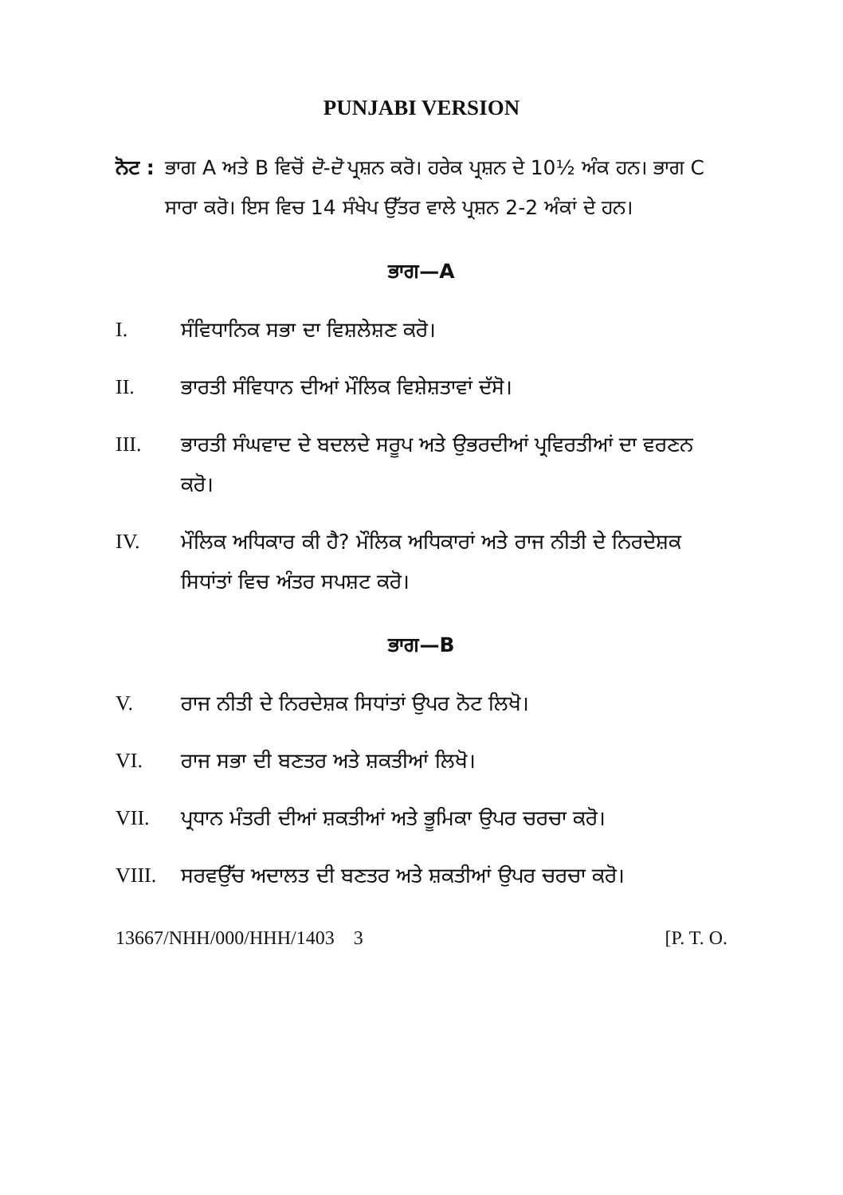PUNJABI VERSION
ਨੋਟ : ਭਾਗ A ਅਤੇ B ਵਿਚੋਂ ਦੋ-ਦੋ ਪ੍ਰਸ਼ਨ ਕਰੋ। ਹਰੇਕ ਪ੍ਰਸ਼ਨ ਦੇ 10½ ਅੰਕ ਹਨ। ਭਾਗ C ਸਾਰਾ ਕਰੋ। ਇਸ ਵਿਚ 14 ਸੰਖੇਪ ਉੱਤਰ ਵਾਲੇ ਪ੍ਰਸ਼ਨ 2-2 ਅੰਕਾਂ ਦੇ ਹਨ।
ਭਾਗ—A
I. ਸੰਵਿਧਾਨਿਕ ਸਭਾ ਦਾ ਵਿਸ਼ਲੇਸ਼ਣ ਕਰੋ।
II. ਭਾਰਤੀ ਸੰਵਿਧਾਨ ਦੀਆਂ ਮੌਲਿਕ ਵਿਸ਼ੇਸ਼ਤਾਵਾਂ ਦੱਸੋ।
III. ਭਾਰਤੀ ਸੰਘਵਾਦ ਦੇ ਬਦਲਦੇ ਸਰੂਪ ਅਤੇ ਉਭਰਦੀਆਂ ਪ੍ਰਵਿਰਤੀਆਂ ਦਾ ਵਰਣਨ ਕਰੋ।
IV. ਮੌਲਿਕ ਅਧਿਕਾਰ ਕੀ ਹੈ? ਮੌਲਿਕ ਅਧਿਕਾਰਾਂ ਅਤੇ ਰਾਜ ਨੀਤੀ ਦੇ ਨਿਰਦੇਸ਼ਕ ਸਿਧਾਂਤਾਂ ਵਿਚ ਅੰਤਰ ਸਪਸ਼ਟ ਕਰੋ।
ਭਾਗ—B
V. ਰਾਜ ਨੀਤੀ ਦੇ ਨਿਰਦੇਸ਼ਕ ਸਿਧਾਂਤਾਂ ਉਪਰ ਨੋਟ ਲਿਖੋ।
VI. ਰਾਜ ਸਭਾ ਦੀ ਬਣਤਰ ਅਤੇ ਸ਼ਕਤੀਆਂ ਲਿਖੋ।
VII. ਪ੍ਰਧਾਨ ਮੰਤਰੀ ਦੀਆਂ ਸ਼ਕਤੀਆਂ ਅਤੇ ਭੂਮਿਕਾ ਉਪਰ ਚਰਚਾ ਕਰੋ।
VIII. ਸਰਵਉੱਚ ਅਦਾਲਤ ਦੀ ਬਣਤਰ ਅਤੇ ਸ਼ਕਤੀਆਂ ਉਪਰ ਚਰਚਾ ਕਰੋ।
13667/NHH/000/HHH/1403 3 [P. T. O.